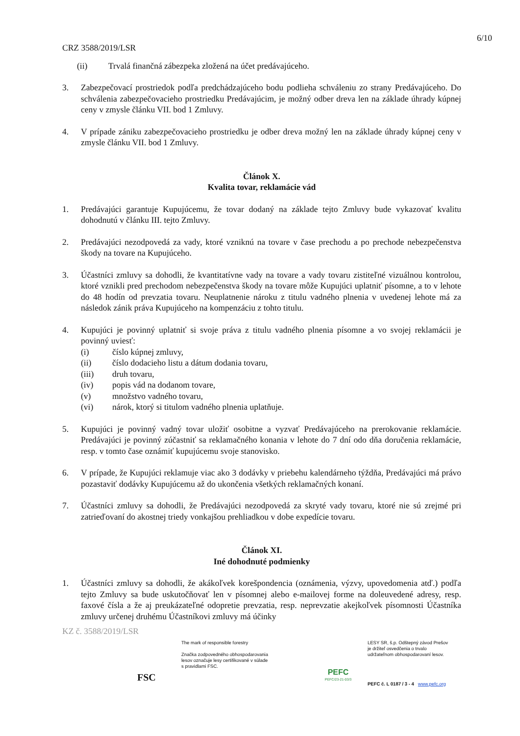6/10
CRZ 3588/2019/LSR
(ii) Trvalá finančná zábezpeka zložená na účet predávajúceho.
3. Zabezpečovací prostriedok podľa predchádzajúceho bodu podlieha schváleniu zo strany Predávajúceho. Do schválenia zabezpečovacieho prostriedku Predávajúcim, je možný odber dreva len na základe úhrady kúpnej ceny v zmysle článku VII. bod 1 Zmluvy.
4. V prípade zániku zabezpečovacieho prostriedku je odber dreva možný len na základe úhrady kúpnej ceny v zmysle článku VII. bod 1 Zmluvy.
Článok X.
Kvalita tovar, reklamácie vád
1. Predávajúci garantuje Kupujúcemu, že tovar dodaný na základe tejto Zmluvy bude vykazovať kvalitu dohodnutú v článku III. tejto Zmluvy.
2. Predávajúci nezodpovedá za vady, ktoré vzniknú na tovare v čase prechodu a po prechode nebezpečenstva škody na tovare na Kupujúceho.
3. Účastníci zmluvy sa dohodli, že kvantitatívne vady na tovare a vady tovaru zistiteľné vizuálnou kontrolou, ktoré vznikli pred prechodom nebezpečenstva škody na tovare môže Kupujúci uplatniť písomne, a to v lehote do 48 hodín od prevzatia tovaru. Neuplatnenie nároku z titulu vadného plnenia v uvedenej lehote má za následok zánik práva Kupujúceho na kompenzáciu z tohto titulu.
4. Kupujúci je povinný uplatniť si svoje práva z titulu vadného plnenia písomne a vo svojej reklamácii je povinný uviesť:
(i) číslo kúpnej zmluvy,
(ii) číslo dodacieho listu a dátum dodania tovaru,
(iii) druh tovaru,
(iv) popis vád na dodanom tovare,
(v) množstvo vadného tovaru,
(vi) nárok, ktorý si titulom vadného plnenia uplatňuje.
5. Kupujúci je povinný vadný tovar uložiť osobitne a vyzvať Predávajúceho na prerokovanie reklamácie. Predávajúci je povinný zúčastniť sa reklamačného konania v lehote do 7 dní odo dňa doručenia reklamácie, resp. v tomto čase oznámiť kupujúcemu svoje stanovisko.
6. V prípade, že Kupujúci reklamuje viac ako 3 dodávky v priebehu kalendárneho týždňa, Predávajúci má právo pozastaviť dodávky Kupujúcemu až do ukončenia všetkých reklamačných konaní.
7. Účastníci zmluvy sa dohodli, že Predávajúci nezodpovedá za skryté vady tovaru, ktoré nie sú zrejmé pri zatrieďovaní do akostnej triedy vonkajšou prehliadkou v dobe expedície tovaru.
Článok XI.
Iné dohodnuté podmienky
1. Účastníci zmluvy sa dohodli, že akákoľvek korešpondencia (oznámenia, výzvy, upovedomenia atď.) podľa tejto Zmluvy sa bude uskutočňovať len v písomnej alebo e-mailovej forme na doleuvedené adresy, resp. faxové čísla a že aj preukázateľné odopretie prevzatia, resp. neprevzatie akejkoľvek písomnosti Účastníka zmluvy určenej druhému Účastníkovi zmluvy má účinky
KZ č. 3588/2019/LSR
FSC
The mark of responsible forestry
Značka zodpovedného obhospodarovania
lesov označuje lesy certifikované v súlade
s pravidlami FSC.
PEFC
PEFC/23-21-03/3
LESY SR, š.p. Odštepný závod Prešov
je držiteľ osvedčenia o trvalo
udržateľnom obhospodarovaní lesov.
PEFC č. L 0187 / 3 - 4 www.pefc.org